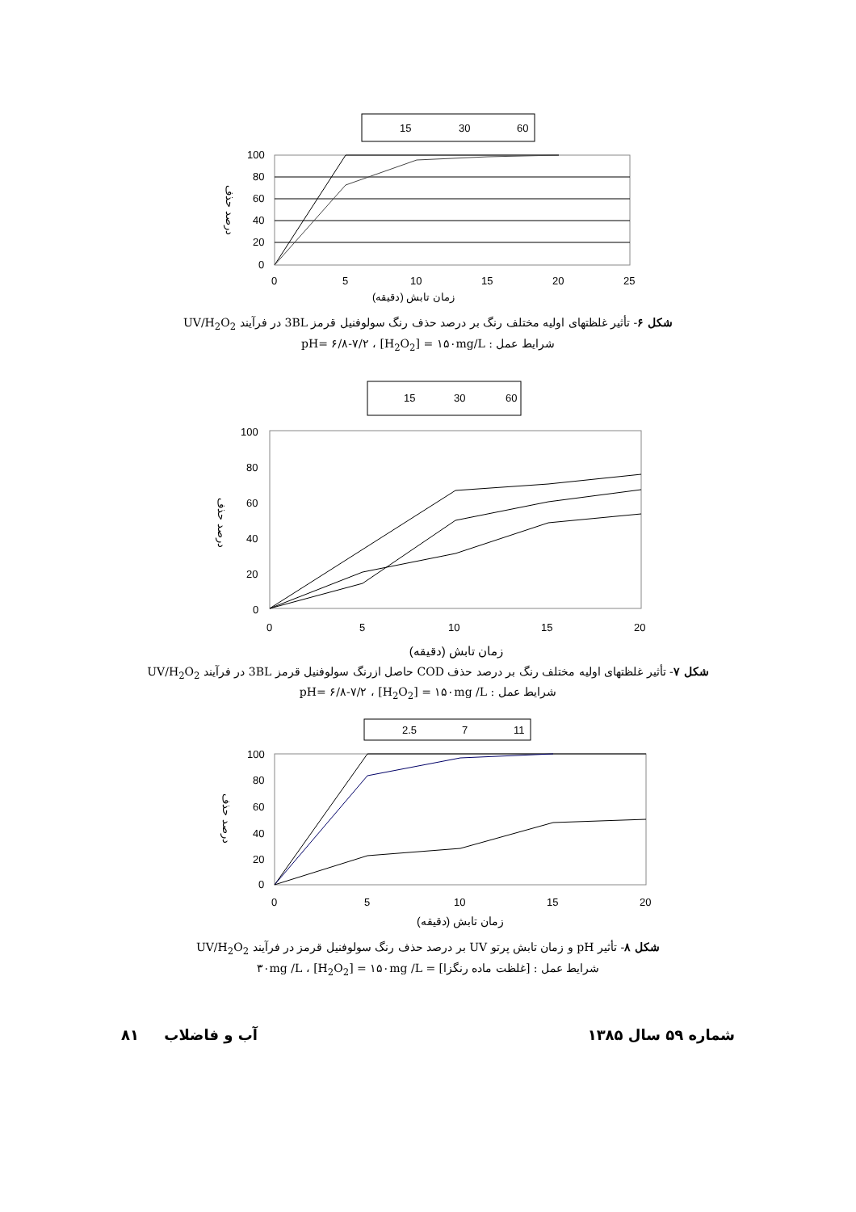15
30
60
100
80
60
40
20
0
0
5
10
15
20
25
زمان تابش (دقیقه)
درصد حذف
شکل ۶- تأثیر غلظتهای اولیه مختلف رنگ بر درصد حذف رنگ سولوفنیل قرمز 3BL در فرآیند UV/H<sub>2</sub>O<sub>2</sub>
شرایط عمل : pH= ۶/۸-۷/۲ ، [H<sub>2</sub>O<sub>2</sub>] = ۱۵۰mg/L
15
30
60
100
80
60
40
20
0
0
5
10
15
20
زمان تابش (دقیقه)
درصد حذف
شکل ۷- تأثیر غلظتهای اولیه مختلف رنگ بر درصد حذف COD حاصل ازرنگ سولوفنیل قرمز 3BL در فرآیند UV/H<sub>2</sub>O<sub>2</sub>
شرایط عمل : pH= ۶/۸-۷/۲ ، [H<sub>2</sub>O<sub>2</sub>] = ۱۵۰mg /L
2.5
7
11
100
80
60
40
20
0
0
5
10
15
20
زمان تابش (دقیقه)
درصد حذف
شکل ۸- تأثیر pH و زمان تابش پرتو UV بر درصد حذف رنگ سولوفنیل قرمز در فرآیند UV/H<sub>2</sub>O<sub>2</sub>
شرایط عمل : [غلظت ماده رنگزا] = ۳۰mg /L ، [H<sub>2</sub>O<sub>2</sub>] = ۱۵۰mg /L
۸۱ آب و فاضلاب شماره ۵۹ سال ۱۳۸۵